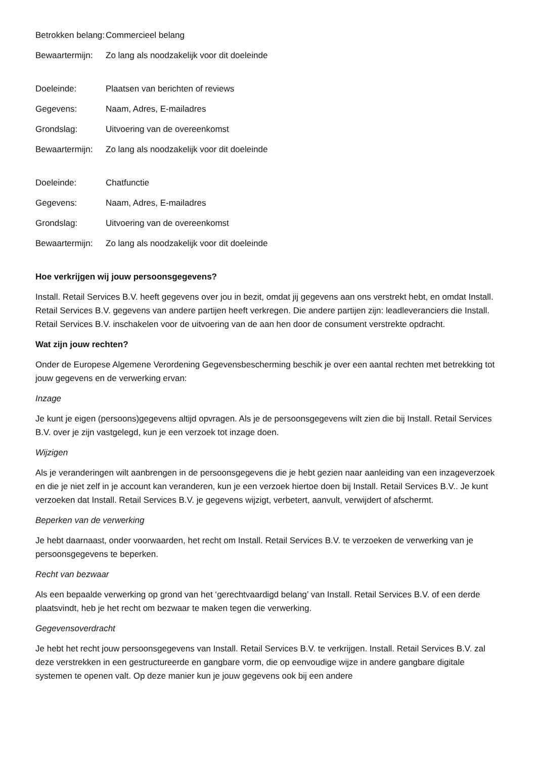| Betrokken belang: | Commercieel belang |
| Bewaartermijn: | Zo lang als noodzakelijk voor dit doeleinde |
| Doeleinde: | Plaatsen van berichten of reviews |
| Gegevens: | Naam, Adres, E-mailadres |
| Grondslag: | Uitvoering van de overeenkomst |
| Bewaartermijn: | Zo lang als noodzakelijk voor dit doeleinde |
| Doeleinde: | Chatfunctie |
| Gegevens: | Naam, Adres, E-mailadres |
| Grondslag: | Uitvoering van de overeenkomst |
| Bewaartermijn: | Zo lang als noodzakelijk voor dit doeleinde |
Hoe verkrijgen wij jouw persoonsgegevens?
Install. Retail Services B.V. heeft gegevens over jou in bezit, omdat jij gegevens aan ons verstrekt hebt, en omdat Install. Retail Services B.V. gegevens van andere partijen heeft verkregen. Die andere partijen zijn: leadleveranciers die Install. Retail Services B.V. inschakelen voor de uitvoering van de aan hen door de consument verstrekte opdracht.
Wat zijn jouw rechten?
Onder de Europese Algemene Verordening Gegevensbescherming beschik je over een aantal rechten met betrekking tot jouw gegevens en de verwerking ervan:
Inzage
Je kunt je eigen (persoons)gegevens altijd opvragen. Als je de persoonsgegevens wilt zien die bij Install. Retail Services B.V. over je zijn vastgelegd, kun je een verzoek tot inzage doen.
Wijzigen
Als je veranderingen wilt aanbrengen in de persoonsgegevens die je hebt gezien naar aanleiding van een inzageverzoek en die je niet zelf in je account kan veranderen, kun je een verzoek hiertoe doen bij Install. Retail Services B.V.. Je kunt verzoeken dat Install. Retail Services B.V. je gegevens wijzigt, verbetert, aanvult, verwijdert of afschermt.
Beperken van de verwerking
Je hebt daarnaast, onder voorwaarden, het recht om Install. Retail Services B.V. te verzoeken de verwerking van je persoonsgegevens te beperken.
Recht van bezwaar
Als een bepaalde verwerking op grond van het ‘gerechtvaardigd belang’ van Install. Retail Services B.V. of een derde plaatsvindt, heb je het recht om bezwaar te maken tegen die verwerking.
Gegevensoverdracht
Je hebt het recht jouw persoonsgegevens van Install. Retail Services B.V. te verkrijgen. Install. Retail Services B.V. zal deze verstrekken in een gestructureerde en gangbare vorm, die op eenvoudige wijze in andere gangbare digitale systemen te openen valt. Op deze manier kun je jouw gegevens ook bij een andere